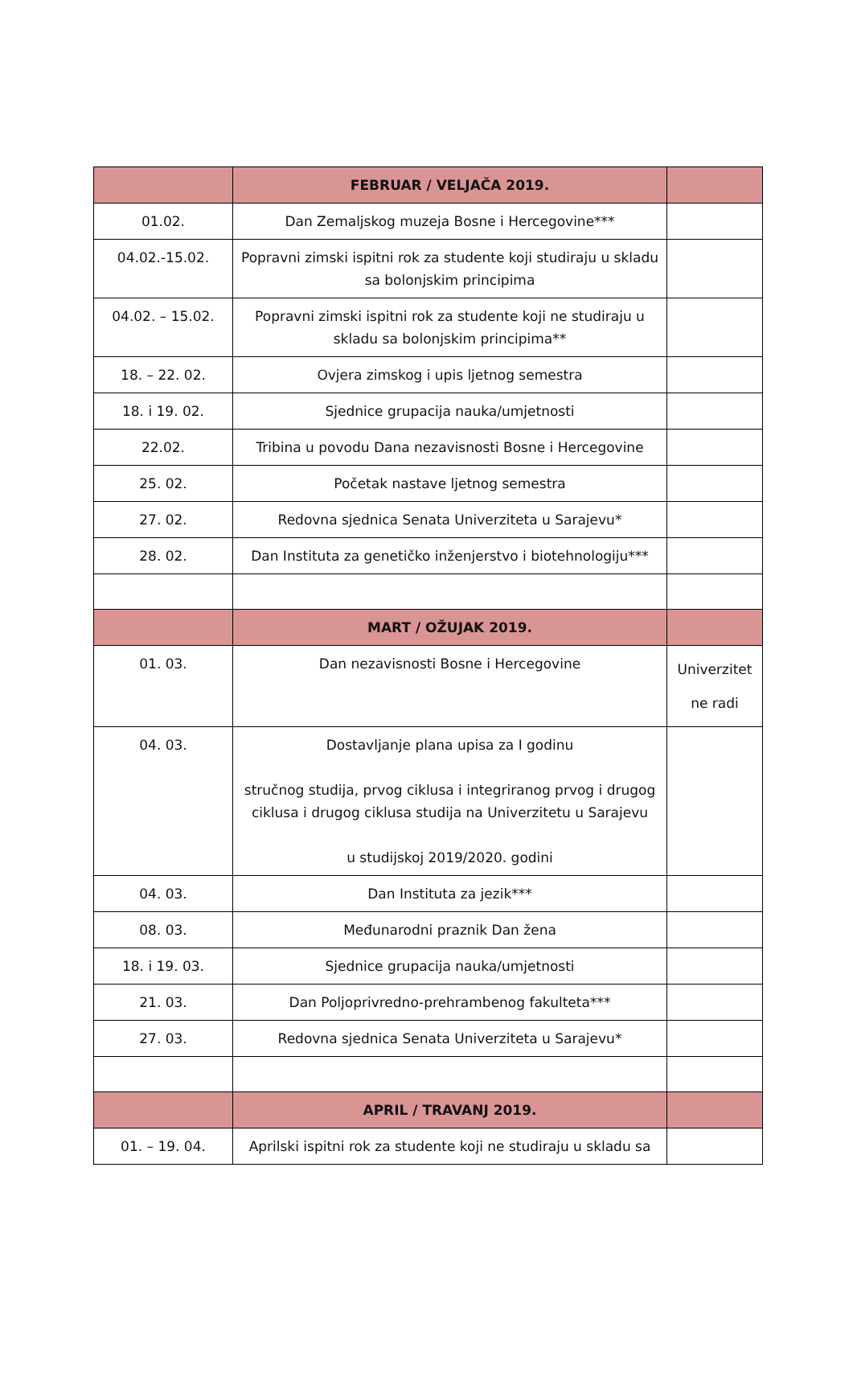| | FEBRUAR / VELJAČA 2019. | |
| 01.02. | Dan Zemaljskog muzeja Bosne i Hercegovine*** | |
| 04.02.-15.02. | Popravni zimski ispitni rok za studente koji studiraju u skladu sa bolonjskim principima | |
| 04.02. – 15.02. | Popravni zimski ispitni rok za studente koji ne studiraju u skladu sa bolonjskim principima** | |
| 18. – 22. 02. | Ovjera zimskog i upis ljetnog semestra | |
| 18. i 19. 02. | Sjednice grupacija nauka/umjetnosti | |
| 22.02. | Tribina u povodu Dana nezavisnosti Bosne i Hercegovine | |
| 25. 02. | Početak nastave ljetnog semestra | |
| 27. 02. | Redovna sjednica Senata Univerziteta u Sarajevu* | |
| 28. 02. | Dan Instituta za genetičko inženjerstvo i biotehnologiju*** | |
| | MART / OŽUJAK 2019. | |
| 01. 03. | Dan nezavisnosti Bosne i Hercegovine | Univerzitet ne radi |
| 04. 03. | Dostavljanje plana upisa za I godinu stručnog studija, prvog ciklusa i integriranog prvog i drugog ciklusa i drugog ciklusa studija na Univerzitetu u Sarajevu u studijskoj 2019/2020. godini | |
| 04. 03. | Dan Instituta za jezik*** | |
| 08. 03. | Međunarodni praznik Dan žena | |
| 18. i 19. 03. | Sjednice grupacija nauka/umjetnosti | |
| 21. 03. | Dan Poljoprivredno-prehrambenog fakulteta*** | |
| 27. 03. | Redovna sjednica Senata Univerziteta u Sarajevu* | |
| | APRIL / TRAVANJ 2019. | |
| 01. – 19. 04. | Aprilski ispitni rok za studente koji ne studiraju u skladu sa | |